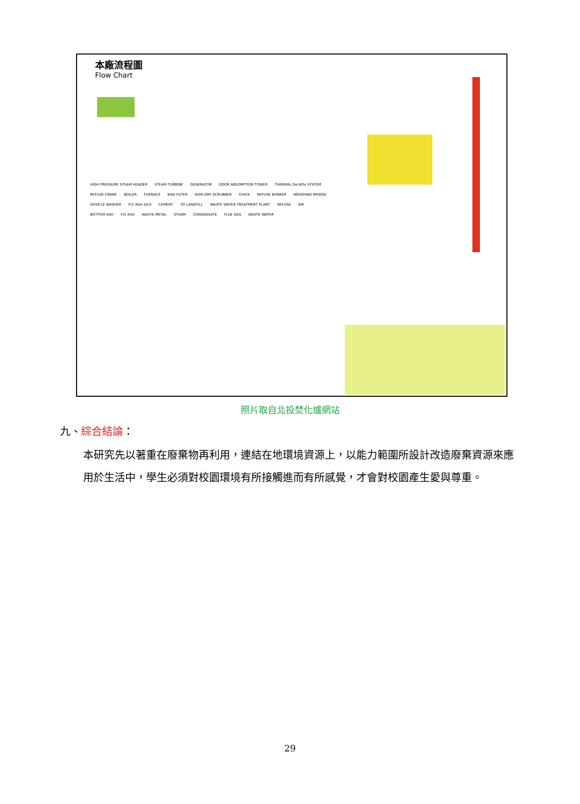本廠流程圖
Flow Chart
HIGH PRESSURE STEAM HEADER STEAM TURBINE GENERATOR ODOR ABSORPTION TOWER THERMAL De-NOx SYSTEM REFUSE CRANE BOILER FURNACE BAG FILTER SEMI-DRY SCRUBBER STACK REFUSE BUNKER WEIGHING BRIDGE VEHICLE WASHER FLY ASH SILO CEMENT TO LANDFILL WASTE WATER TREATMENT PLANT REFUSE AIR BOTTOM ASH FLY ASH WASTE METAL STEAM CONDENSATE FLUE GAS WASTE WATER
照片取自北投焚化爐網站
九、綜合結論：
本研究先以著重在廢棄物再利用，連結在地環境資源上，以能力範圍所設計改造廢棄資源來應用於生活中，學生必須對校園環境有所接觸進而有所感覺，才會對校園產生愛與尊重。
29